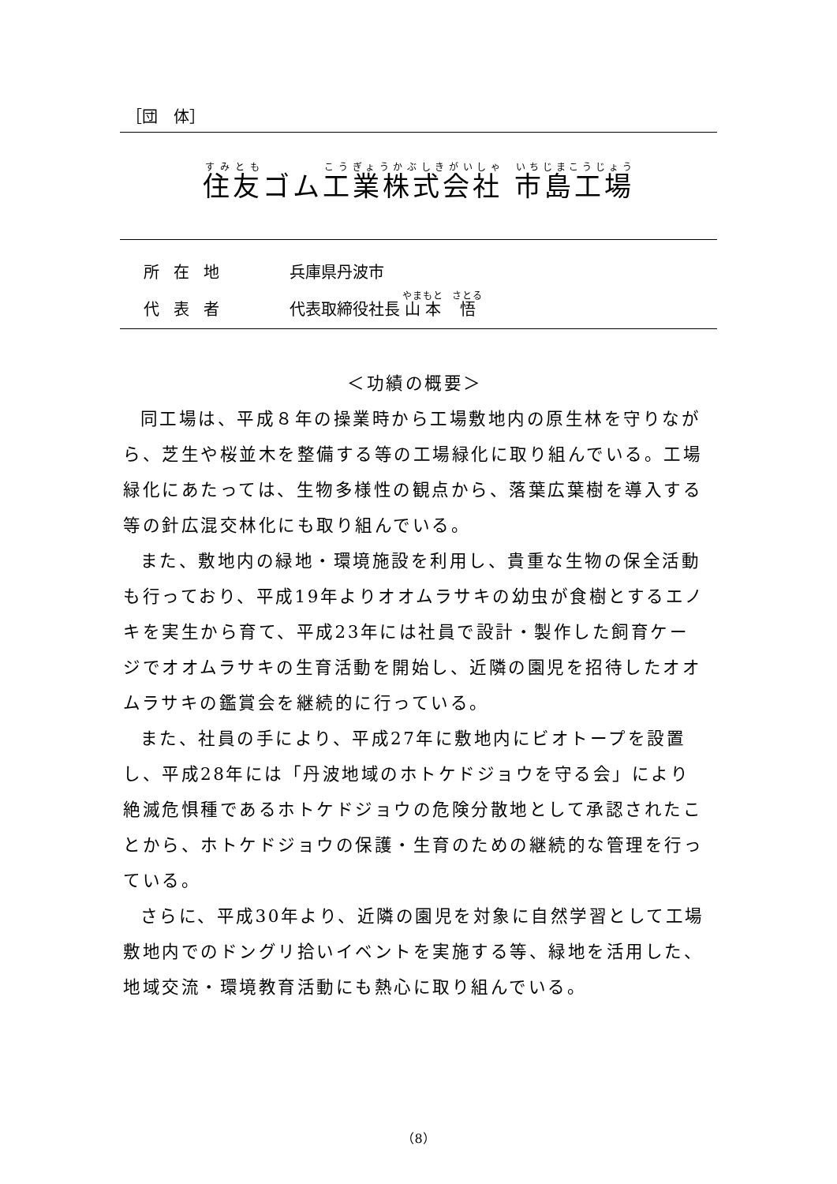［団　体］
住友ゴム工業株式会社 市島工場
所在地 兵庫県丹波市
代表者 代表取締役社長 山本　悟
＜功績の概要＞
同工場は、平成８年の操業時から工場敷地内の原生林を守りながら、芝生や桜並木を整備する等の工場緑化に取り組んでいる。工場緑化にあたっては、生物多様性の観点から、落葉広葉樹を導入する等の針広混交林化にも取り組んでいる。
また、敷地内の緑地・環境施設を利用し、貴重な生物の保全活動も行っており、平成19年よりオオムラサキの幼虫が食樹とするエノキを実生から育て、平成23年には社員で設計・製作した飼育ケージでオオムラサキの生育活動を開始し、近隣の園児を招待したオオムラサキの鑑賞会を継続的に行っている。
また、社員の手により、平成27年に敷地内にビオトープを設置し、平成28年には「丹波地域のホトケドジョウを守る会」により絶滅危惧種であるホトケドジョウの危険分散地として承認されたことから、ホトケドジョウの保護・生育のための継続的な管理を行っている。
さらに、平成30年より、近隣の園児を対象に自然学習として工場敷地内でのドングリ拾いイベントを実施する等、緑地を活用した、地域交流・環境教育活動にも熱心に取り組んでいる。
（8）